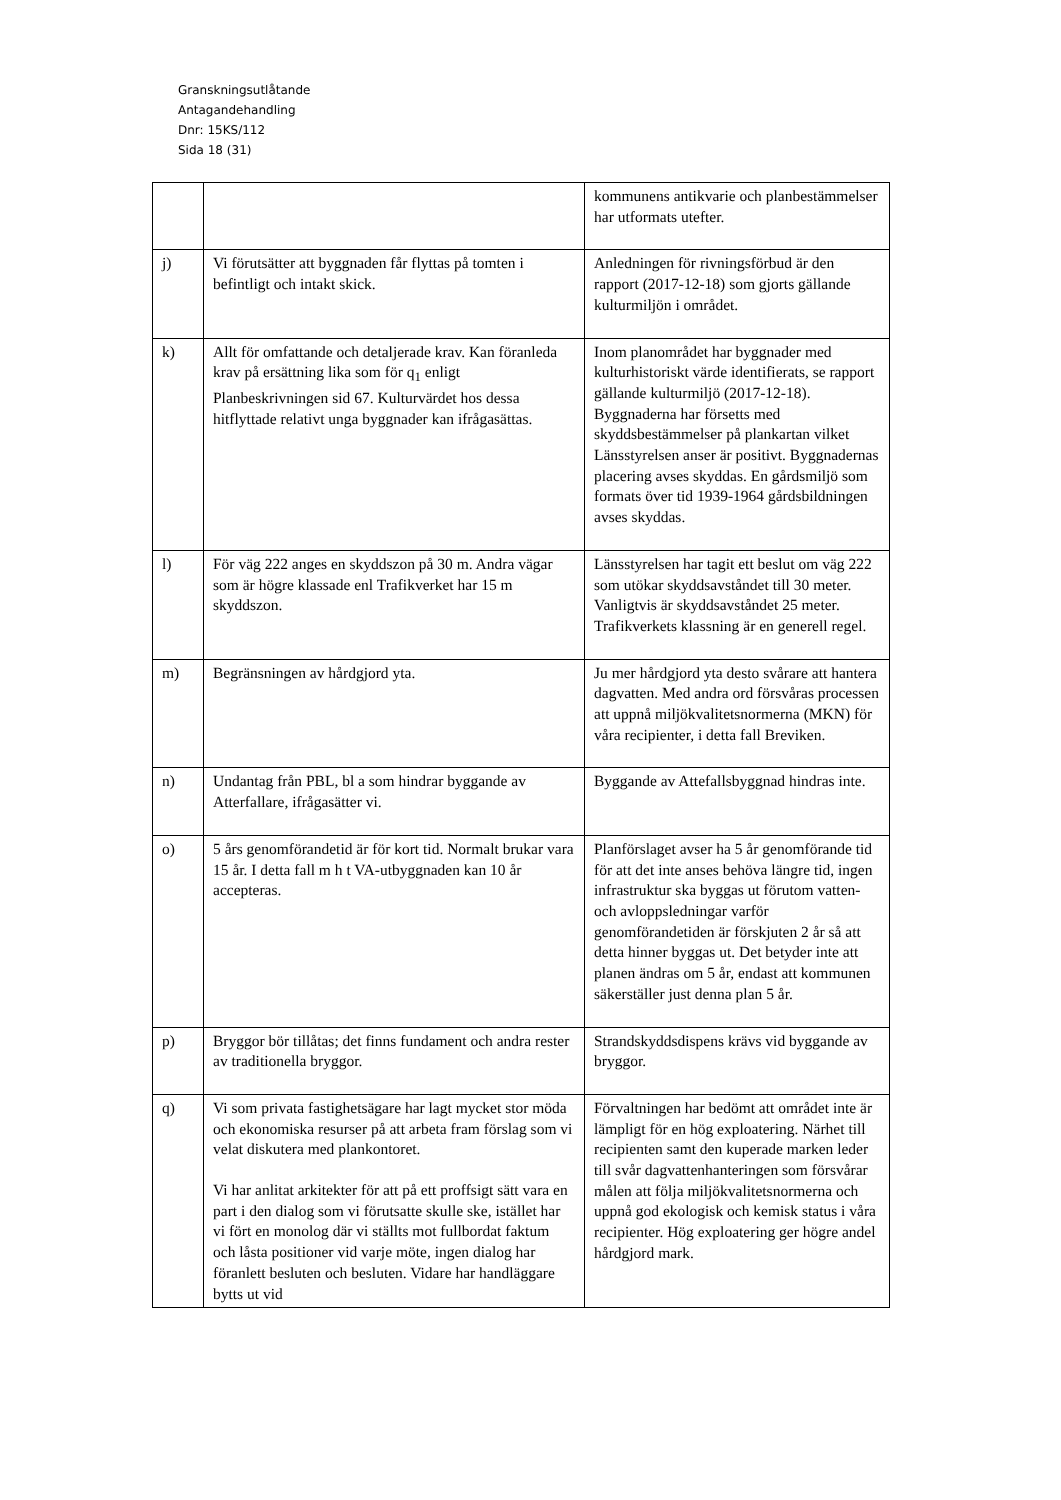Granskningsutlåtande
Antagandehandling
Dnr: 15KS/112
Sida 18 (31)
| | | kommunens antikvarie och planbestämmelser har utformats utefter. |
| j) | Vi förutsätter att byggnaden får flyttas på tomten i befintligt och intakt skick. | Anledningen för rivningsförbud är den rapport (2017-12-18) som gjorts gällande kulturmiljön i området. |
| k) | Allt för omfattande och detaljerade krav. Kan föranleda krav på ersättning lika som för q<sub>1</sub> enligt Planbeskrivningen sid 67. Kulturvärdet hos dessa hitflyttade relativt unga byggnader kan ifrågasättas. | Inom planområdet har byggnader med kulturhistoriskt värde identifierats, se rapport gällande kulturmiljö (2017-12-18). Byggnaderna har försetts med skyddsbestämmelser på plankartan vilket Länsstyrelsen anser är positivt. Byggnadernas placering avses skyddas. En gårdsmiljö som formats över tid 1939-1964 gårdsbildningen avses skyddas. |
| l) | För väg 222 anges en skyddszon på 30 m. Andra vägar som är högre klassade enl Trafikverket har 15 m skyddszon. | Länsstyrelsen har tagit ett beslut om väg 222 som utökar skyddsavståndet till 30 meter. Vanligtvis är skyddsavståndet 25 meter. Trafikverkets klassning är en generell regel. |
| m) | Begränsningen av hårdgjord yta. | Ju mer hårdgjord yta desto svårare att hantera dagvatten. Med andra ord försvåras processen att uppnå miljökvalitetsnormerna (MKN) för våra recipienter, i detta fall Breviken. |
| n) | Undantag från PBL, bl a som hindrar byggande av Atterfallare, ifrågasätter vi. | Byggande av Attefallsbyggnad hindras inte. |
| o) | 5 års genomförandetid är för kort tid. Normalt brukar vara 15 år. I detta fall m h t VA-utbyggnaden kan 10 år accepteras. | Planförslaget avser ha 5 år genomförande tid för att det inte anses behöva längre tid, ingen infrastruktur ska byggas ut förutom vatten- och avloppsledningar varför genomförandetiden är förskjuten 2 år så att detta hinner byggas ut. Det betyder inte att planen ändras om 5 år, endast att kommunen säkerställer just denna plan 5 år. |
| p) | Bryggor bör tillåtas; det finns fundament och andra rester av traditionella bryggor. | Strandskyddsdispens krävs vid byggande av bryggor. |
| q) | Vi som privata fastighetsägare har lagt mycket stor möda och ekonomiska resurser på att arbeta fram förslag som vi velat diskutera med plankontoret. Vi har anlitat arkitekter för att på ett proffsigt sätt vara en part i den dialog som vi förutsatte skulle ske, istället har vi fört en monolog där vi ställts mot fullbordat faktum och låsta positioner vid varje möte, ingen dialog har föranlett besluten och besluten. Vidare har handläggare bytts ut vid | Förvaltningen har bedömt att området inte är lämpligt för en hög exploatering. Närhet till recipienten samt den kuperade marken leder till svår dagvattenhanteringen som försvårar målen att följa miljökvalitetsnormerna och uppnå god ekologisk och kemisk status i våra recipienter. Hög exploatering ger högre andel hårdgjord mark. |